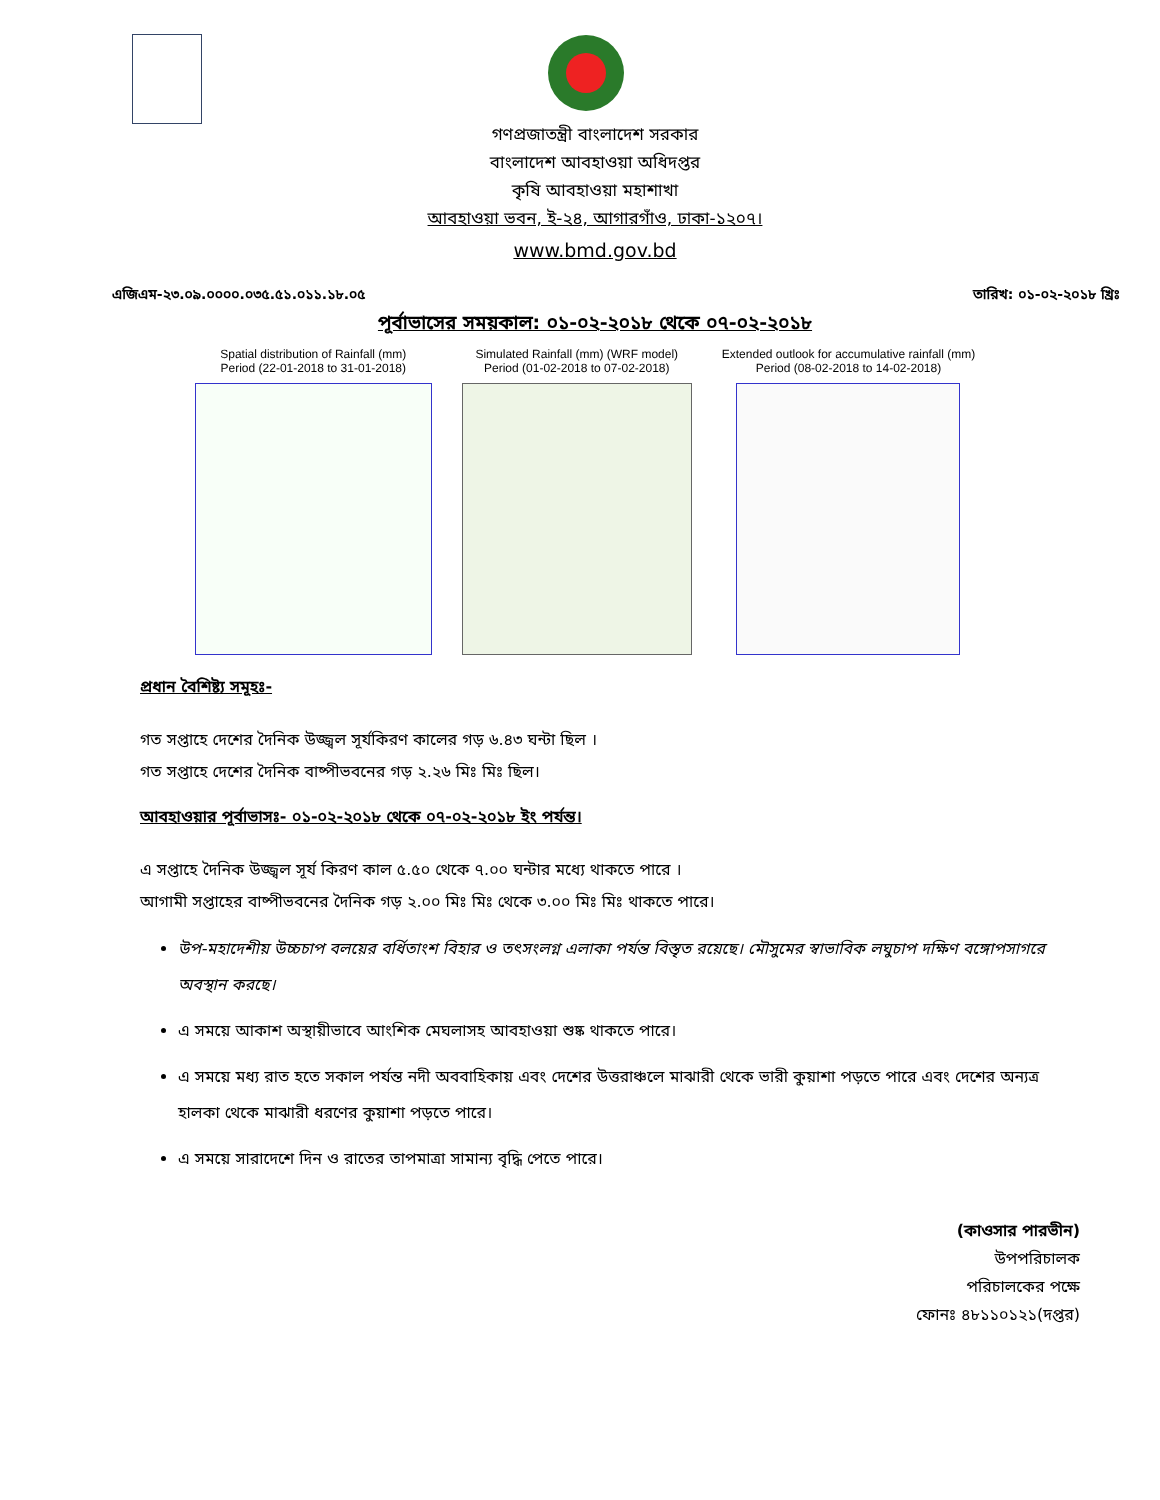গণপ্রজাতন্ত্রী বাংলাদেশ সরকার
বাংলাদেশ আবহাওয়া অধিদপ্তর
কৃষি আবহাওয়া মহাশাখা
আবহাওয়া ভবন, ই-২৪, আগারগাঁও, ঢাকা-১২০৭।
www.bmd.gov.bd
এজিএম-২৩.০৯.০০০০.০৩৫.৫১.০১১.১৮.০৫ তারিখ: ০১-০২-২০১৮ খ্রিঃ
পূর্বাভাসের সময়কাল: ০১-০২-২০১৮ থেকে ০৭-০২-২০১৮
Spatial distribution of Rainfall (mm)
Period (22-01-2018 to 31-01-2018)
Simulated Rainfall (mm) (WRF model)
Period (01-02-2018 to 07-02-2018)
Extended outlook for accumulative rainfall (mm)
Period (08-02-2018 to 14-02-2018)
প্রধান বৈশিষ্ট্য সমূহঃ-
গত সপ্তাহে দেশের দৈনিক উজ্জ্বল সূর্যকিরণ কালের গড় ৬.৪৩ ঘন্টা ছিল ।
গত সপ্তাহে দেশের দৈনিক বাষ্পীভবনের গড় ২.২৬ মিঃ মিঃ ছিল।
আবহাওয়ার পূর্বাভাসঃ- ০১-০২-২০১৮ থেকে ০৭-০২-২০১৮ ইং পর্যন্ত।
এ সপ্তাহে দৈনিক উজ্জ্বল সূর্য কিরণ কাল ৫.৫০ থেকে ৭.০০ ঘন্টার মধ্যে থাকতে পারে ।
আগামী সপ্তাহের বাষ্পীভবনের দৈনিক গড় ২.০০ মিঃ মিঃ থেকে ৩.০০ মিঃ মিঃ থাকতে পারে।
উপ-মহাদেশীয় উচ্চচাপ বলয়ের বর্ধিতাংশ বিহার ও তৎসংলগ্ন এলাকা পর্যন্ত বিস্তৃত রয়েছে। মৌসুমের স্বাভাবিক লঘুচাপ দক্ষিণ বঙ্গোপসাগরে অবস্থান করছে।
এ সময়ে আকাশ অস্থায়ীভাবে আংশিক মেঘলাসহ আবহাওয়া শুষ্ক থাকতে পারে।
এ সময়ে মধ্য রাত হতে সকাল পর্যন্ত নদী অববাহিকায় এবং দেশের উত্তরাঞ্চলে মাঝারী থেকে ভারী কুয়াশা পড়তে পারে এবং দেশের অন্যত্র হালকা থেকে মাঝারী ধরণের কুয়াশা পড়তে পারে।
এ সময়ে সারাদেশে দিন ও রাতের তাপমাত্রা সামান্য বৃদ্ধি পেতে পারে।
(কাওসার পারভীন)
উপপরিচালক
পরিচালকের পক্ষে
ফোনঃ ৪৮১১০১২১(দপ্তর)